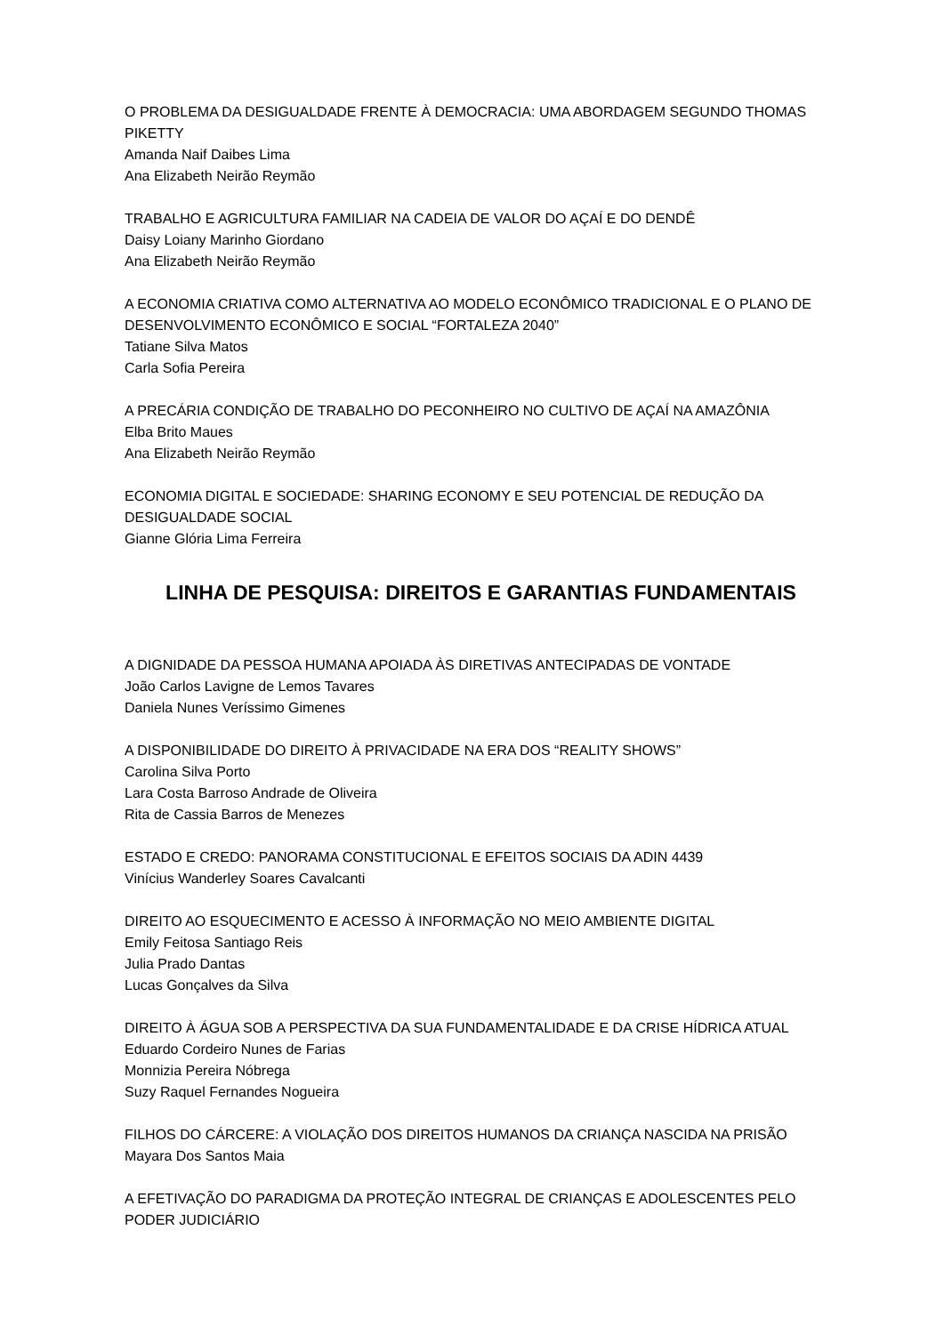O PROBLEMA DA DESIGUALDADE FRENTE À DEMOCRACIA: UMA ABORDAGEM SEGUNDO THOMAS PIKETTY
Amanda Naif Daibes Lima
Ana Elizabeth Neirão Reymão
TRABALHO E AGRICULTURA FAMILIAR NA CADEIA DE VALOR DO AÇAÍ E DO DENDÊ
Daisy Loiany Marinho Giordano
Ana Elizabeth Neirão Reymão
A ECONOMIA CRIATIVA COMO ALTERNATIVA AO MODELO ECONÔMICO TRADICIONAL E O PLANO DE DESENVOLVIMENTO ECONÔMICO E SOCIAL “FORTALEZA 2040”
Tatiane Silva Matos
Carla Sofia Pereira
A PRECÁRIA CONDIÇÃO DE TRABALHO DO PECONHEIRO NO CULTIVO DE AÇAÍ NA AMAZÔNIA
Elba Brito Maues
Ana Elizabeth Neirão Reymão
ECONOMIA DIGITAL E SOCIEDADE: SHARING ECONOMY E SEU POTENCIAL DE REDUÇÃO DA DESIGUALDADE SOCIAL
Gianne Glória Lima Ferreira
LINHA DE PESQUISA: DIREITOS E GARANTIAS FUNDAMENTAIS
A DIGNIDADE DA PESSOA HUMANA APOIADA ÀS DIRETIVAS ANTECIPADAS DE VONTADE
João Carlos Lavigne de Lemos Tavares
Daniela Nunes Veríssimo Gimenes
A DISPONIBILIDADE DO DIREITO À PRIVACIDADE NA ERA DOS “REALITY SHOWS”
Carolina Silva Porto
Lara Costa Barroso Andrade de Oliveira
Rita de Cassia Barros de Menezes
ESTADO E CREDO: PANORAMA CONSTITUCIONAL E EFEITOS SOCIAIS DA ADIN 4439
Vinícius Wanderley Soares Cavalcanti
DIREITO AO ESQUECIMENTO E ACESSO À INFORMAÇÃO NO MEIO AMBIENTE DIGITAL
Emily Feitosa Santiago Reis
Julia Prado Dantas
Lucas Gonçalves da Silva
DIREITO À ÁGUA SOB A PERSPECTIVA DA SUA FUNDAMENTALIDADE E DA CRISE HÍDRICA ATUAL
Eduardo Cordeiro Nunes de Farias
Monnizia Pereira Nóbrega
Suzy Raquel Fernandes Nogueira
FILHOS DO CÁRCERE: A VIOLAÇÃO DOS DIREITOS HUMANOS DA CRIANÇA NASCIDA NA PRISÃO
Mayara Dos Santos Maia
A EFETIVAÇÃO DO PARADIGMA DA PROTEÇÃO INTEGRAL DE CRIANÇAS E ADOLESCENTES PELO PODER JUDICIÁRIO